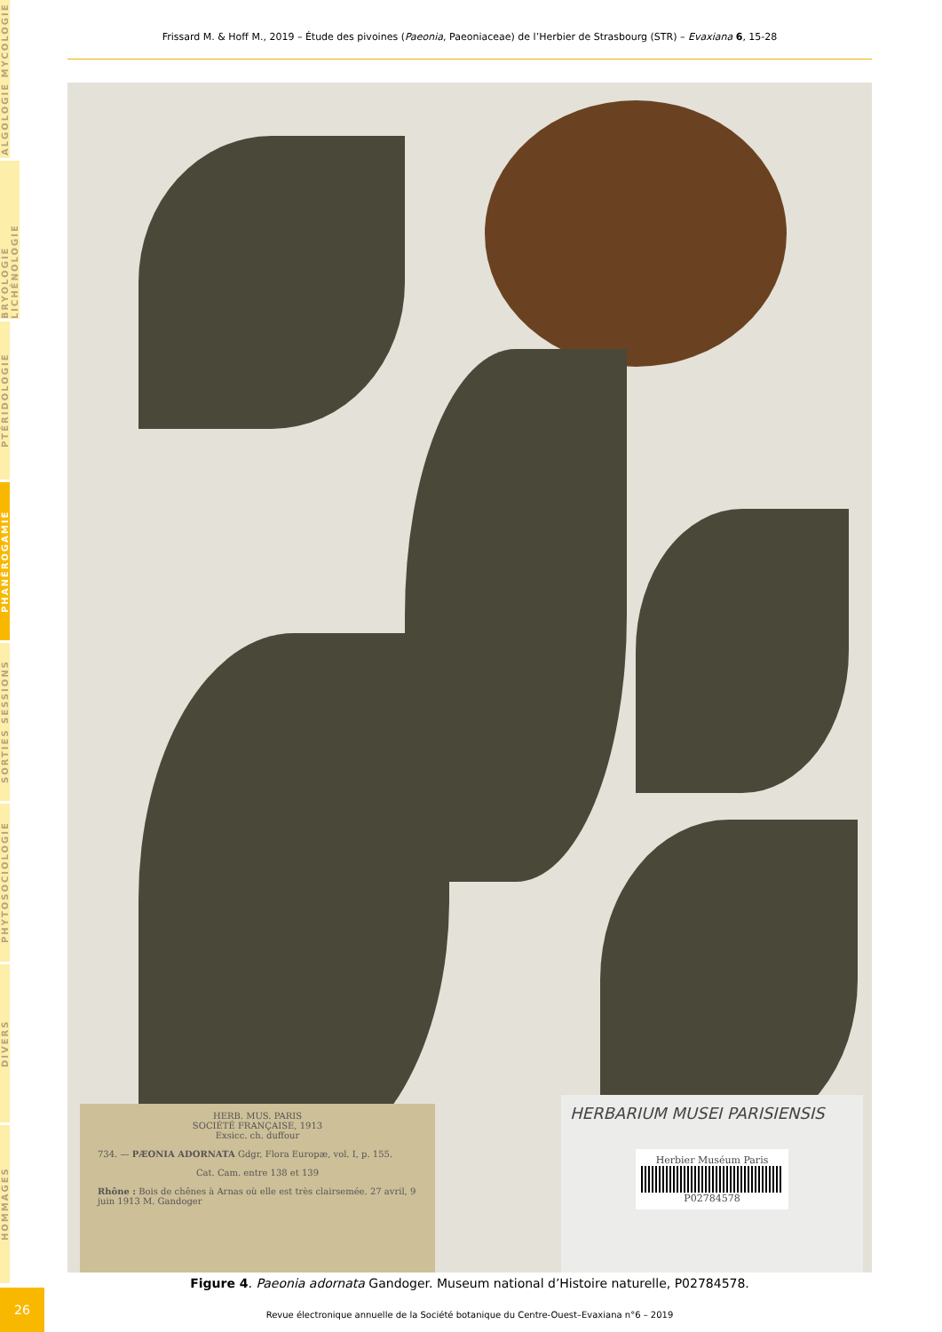ALGOLOGIE MYCOLOGIE
BRYOLOGIE LICHÉNOLOGIE
PTÉRIDOLOGIE
PHANÉROGAMIE
SORTIES SESSIONS
PHYTOSOCIOLOGIE
DIVERS
HOMMAGES
26
Frissard M. & Hoff M., 2019 – Étude des pivoines (Paeonia, Paeoniaceae) de l’Herbier de Strasbourg (STR) – Evaxiana 6, 15-28
HERB. MUS. PARIS
SOCIÉTÉ FRANÇAISE, 1913
Exsicc. ch. duffour
734. — PÆONIA ADORNATA Gdgr, Flora Europæ, vol. I, p. 155.
Cat. Cam. entre 138 et 139
Rhône : Bois de chênes à Arnas où elle est très clairsemée. 27 avril, 9 juin 1913 M. Gandoger
HERBARIUM MUSEI PARISIENSIS
Herbier Muséum Paris
P02784578
Figure 4. Paeonia adornata Gandoger. Museum national d’Histoire naturelle, P02784578.
Revue électronique annuelle de la Société botanique du Centre-Ouest–Evaxiana n°6 – 2019